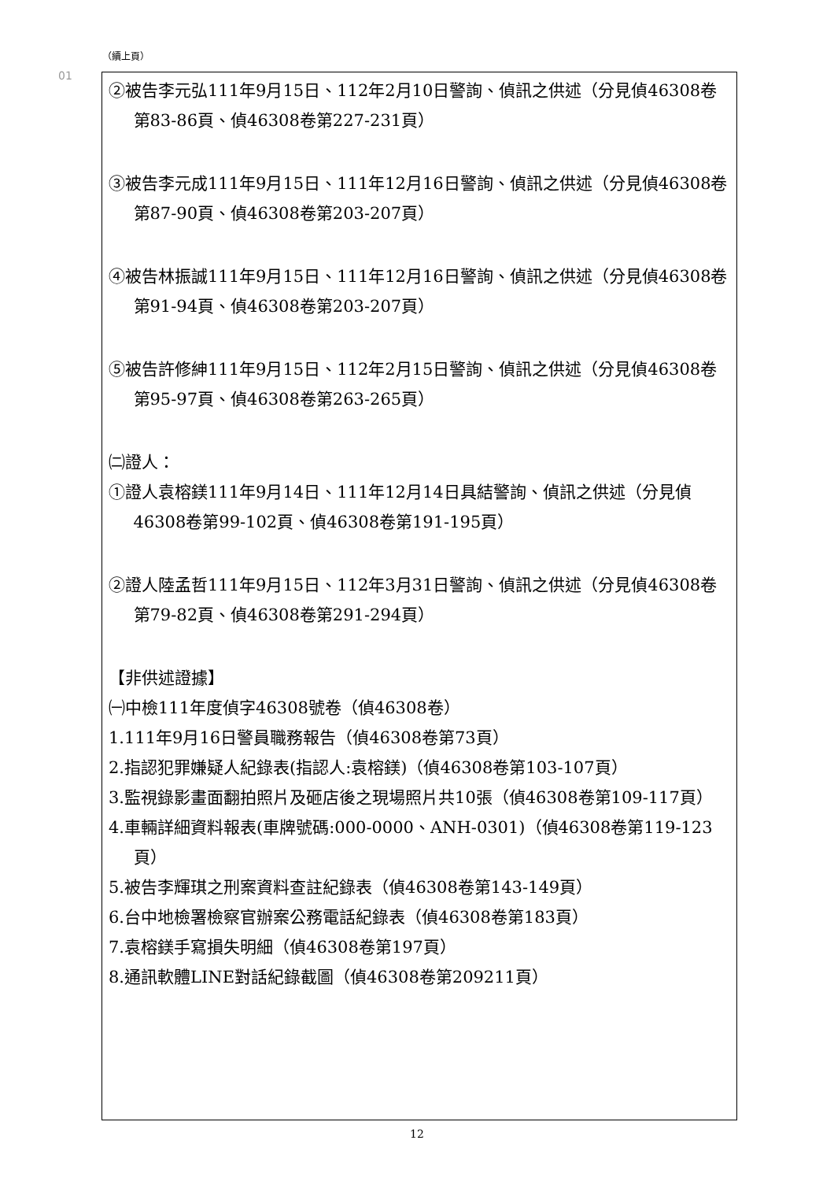（續上頁）
01
| ②被告李元弘111年9月15日、112年2月10日警詢、偵訊之供述（分見偵46308卷第83-86頁、偵46308卷第227-231頁） ③被告李元成111年9月15日、111年12月16日警詢、偵訊之供述（分見偵46308卷第87-90頁、偵46308卷第203-207頁） ④被告林振誠111年9月15日、111年12月16日警詢、偵訊之供述（分見偵46308卷第91-94頁、偵46308卷第203-207頁） ⑤被告許修紳111年9月15日、112年2月15日警詢、偵訊之供述（分見偵46308卷第95-97頁、偵46308卷第263-265頁） ㈡證人： ①證人袁榕鎂111年9月14日、111年12月14日具結警詢、偵訊之供述（分見偵46308卷第99-102頁、偵46308卷第191-195頁） ②證人陸孟哲111年9月15日、112年3月31日警詢、偵訊之供述（分見偵46308卷第79-82頁、偵46308卷第291-294頁） 【非供述證據】 ㈠中檢111年度偵字46308號卷（偵46308卷） 1.111年9月16日警員職務報告（偵46308卷第73頁） 2.指認犯罪嫌疑人紀錄表(指認人:袁榕鎂)（偵46308卷第103-107頁） 3.監視錄影畫面翻拍照片及砸店後之現場照片共10張（偵46308卷第109-117頁） 4.車輛詳細資料報表(車牌號碼:000-0000、ANH-0301)（偵46308卷第119-123頁） 5.被告李輝琪之刑案資料查註紀錄表（偵46308卷第143-149頁） 6.台中地檢署檢察官辦案公務電話紀錄表（偵46308卷第183頁） 7.袁榕鎂手寫損失明細（偵46308卷第197頁） 8.通訊軟體LINE對話紀錄截圖（偵46308卷第209211頁） |
12